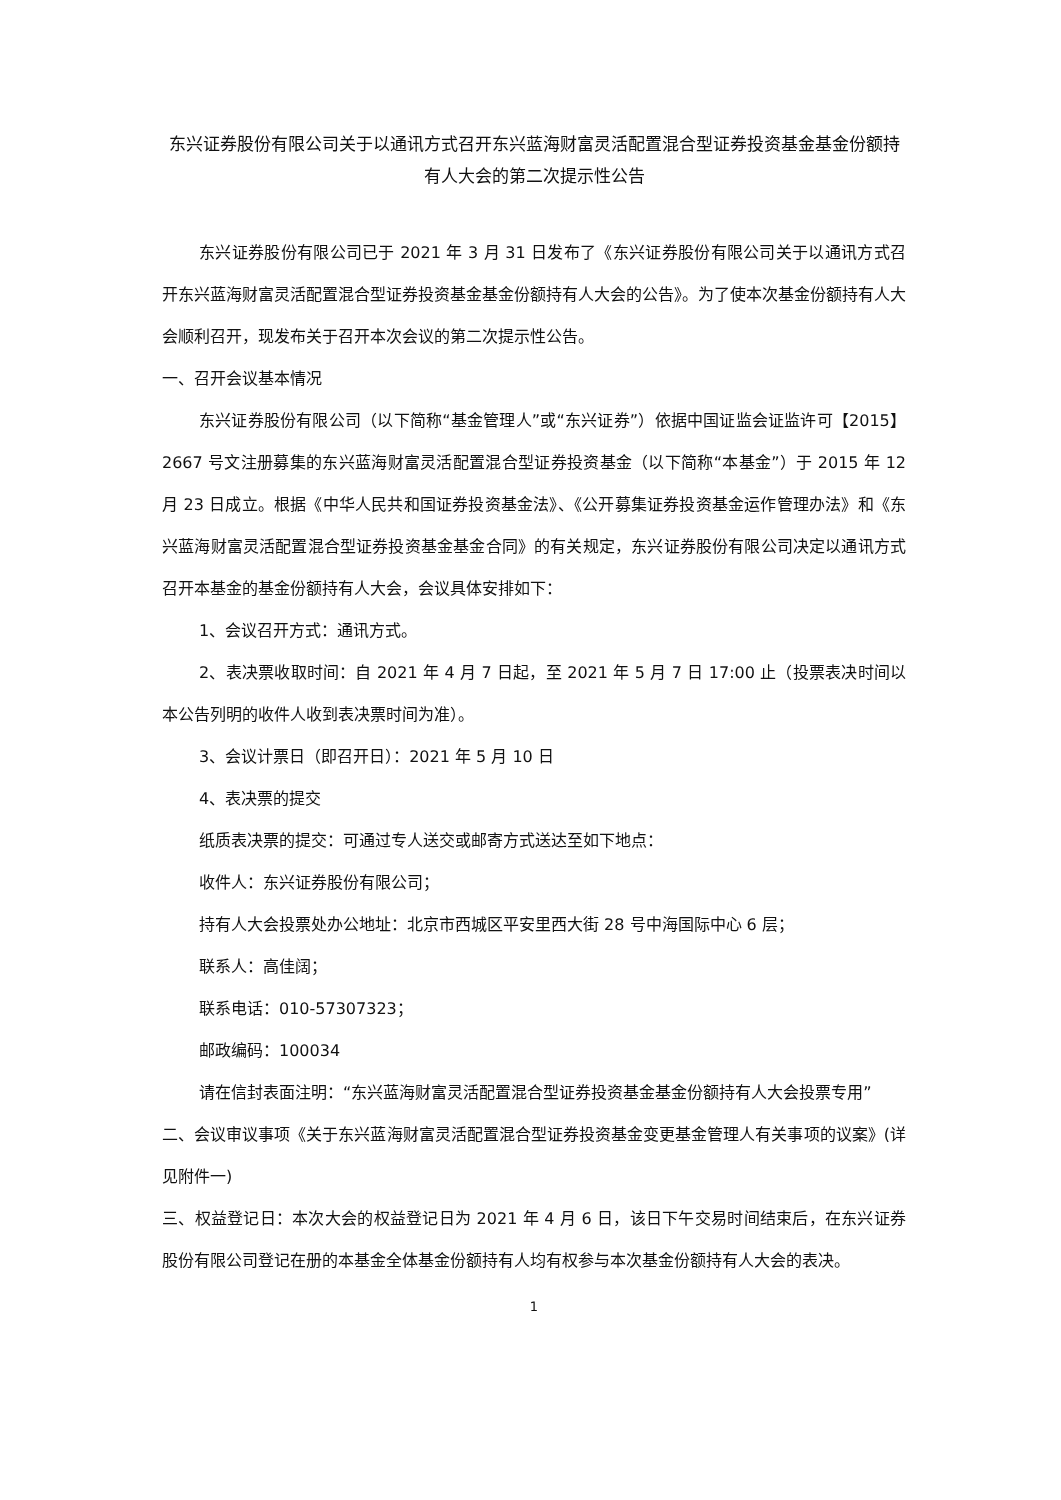东兴证券股份有限公司关于以通讯方式召开东兴蓝海财富灵活配置混合型证券投资基金基金份额持有人大会的第二次提示性公告
东兴证券股份有限公司已于 2021 年 3 月 31 日发布了《东兴证券股份有限公司关于以通讯方式召开东兴蓝海财富灵活配置混合型证券投资基金基金份额持有人大会的公告》。为了使本次基金份额持有人大会顺利召开，现发布关于召开本次会议的第二次提示性公告。
一、召开会议基本情况
东兴证券股份有限公司（以下简称“基金管理人”或“东兴证券”）依据中国证监会证监许可【2015】2667 号文注册募集的东兴蓝海财富灵活配置混合型证券投资基金（以下简称“本基金”）于 2015 年 12 月 23 日成立。根据《中华人民共和国证券投资基金法》、《公开募集证券投资基金运作管理办法》和《东兴蓝海财富灵活配置混合型证券投资基金基金合同》的有关规定，东兴证券股份有限公司决定以通讯方式召开本基金的基金份额持有人大会，会议具体安排如下：
1、会议召开方式：通讯方式。
2、表决票收取时间：自 2021 年 4 月 7 日起，至 2021 年 5 月 7 日 17:00 止（投票表决时间以本公告列明的收件人收到表决票时间为准）。
3、会议计票日（即召开日）：2021 年 5 月 10 日
4、表决票的提交
纸质表决票的提交：可通过专人送交或邮寄方式送达至如下地点：
收件人：东兴证券股份有限公司；
持有人大会投票处办公地址：北京市西城区平安里西大街 28 号中海国际中心 6 层；
联系人：高佳阔；
联系电话：010-57307323；
邮政编码：100034
请在信封表面注明：“东兴蓝海财富灵活配置混合型证券投资基金基金份额持有人大会投票专用”
二、会议审议事项《关于东兴蓝海财富灵活配置混合型证券投资基金变更基金管理人有关事项的议案》(详见附件一)
三、权益登记日：本次大会的权益登记日为 2021 年 4 月 6 日，该日下午交易时间结束后，在东兴证券股份有限公司登记在册的本基金全体基金份额持有人均有权参与本次基金份额持有人大会的表决。
1